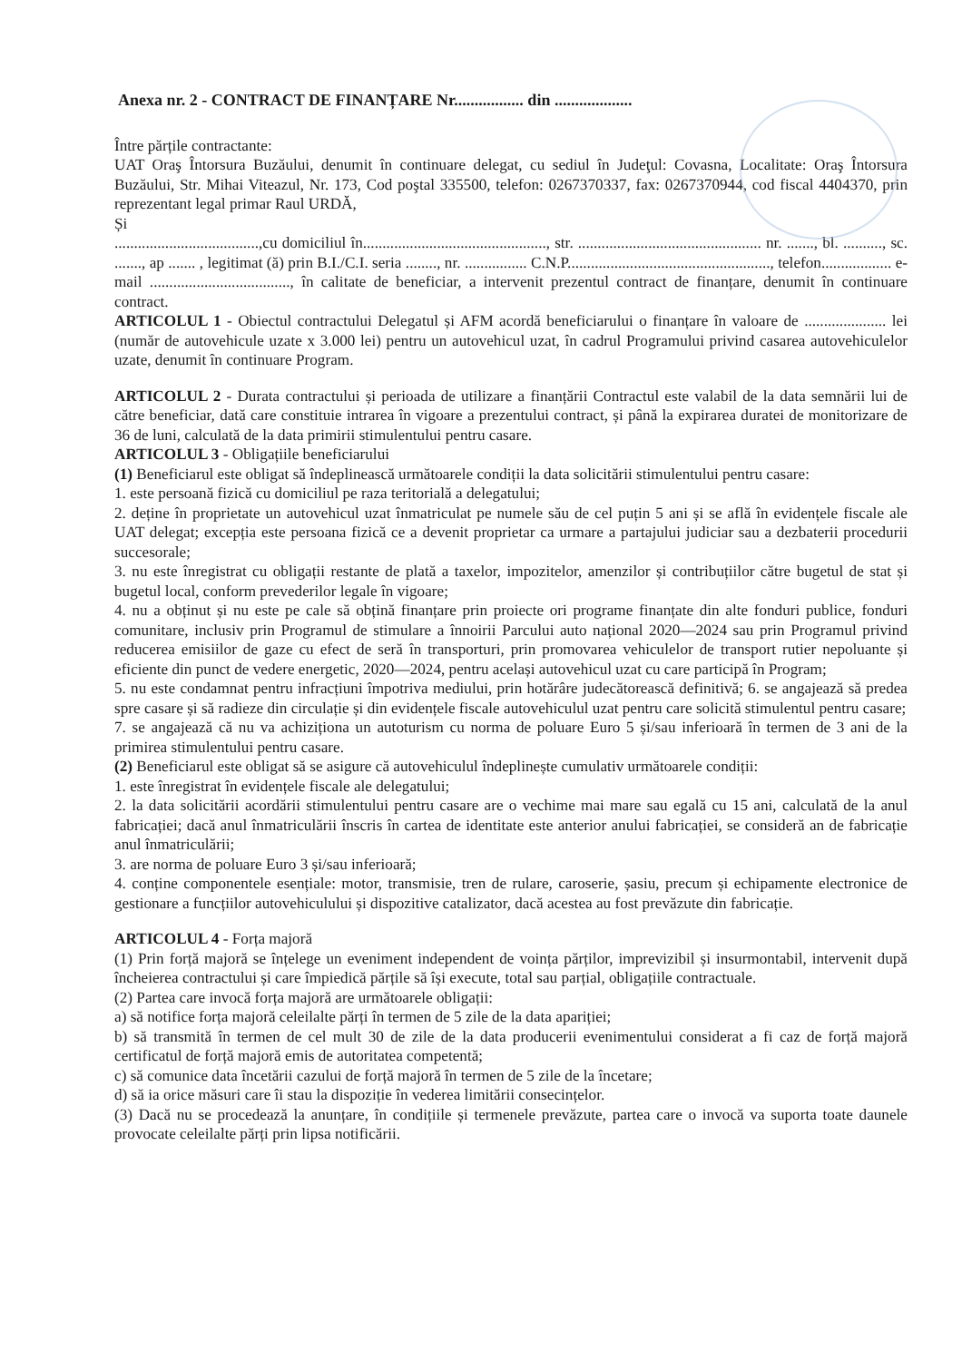Anexa nr. 2 - CONTRACT DE FINANȚARE Nr................. din ...................
Între părțile contractante:
UAT Oraş Întorsura Buzăului, denumit în continuare delegat, cu sediul în Judeţul: Covasna, Localitate: Oraş Întorsura Buzăului, Str. Mihai Viteazul, Nr. 173, Cod poştal 335500, telefon: 0267370337, fax: 0267370944, cod fiscal 4404370, prin reprezentant legal primar Raul URDĂ,
Și
.....................................,cu domiciliul în..............................................., str. ............................................... nr. ......., bl. .........., sc. ......., ap ....... , legitimat (ă) prin B.I./C.I. seria ........, nr. ................ C.N.P...................................................., telefon.................. e-mail ...................................., în calitate de beneficiar, a intervenit prezentul contract de finanțare, denumit în continuare contract.
ARTICOLUL 1 - Obiectul contractului Delegatul și AFM acordă beneficiarului o finanțare în valoare de ..................... lei (număr de autovehicule uzate x 3.000 lei) pentru un autovehicul uzat, în cadrul Programului privind casarea autovehiculelor uzate, denumit în continuare Program.
ARTICOLUL 2 - Durata contractului și perioada de utilizare a finanțării Contractul este valabil de la data semnării lui de către beneficiar, dată care constituie intrarea în vigoare a prezentului contract, și până la expirarea duratei de monitorizare de 36 de luni, calculată de la data primirii stimulentului pentru casare.
ARTICOLUL 3 - Obligațiile beneficiarului
(1) Beneficiarul este obligat să îndeplinească următoarele condiții la data solicitării stimulentului pentru casare:
1. este persoană fizică cu domiciliul pe raza teritorială a delegatului;
2. deține în proprietate un autovehicul uzat înmatriculat pe numele său de cel puțin 5 ani și se află în evidențele fiscale ale UAT delegat; excepția este persoana fizică ce a devenit proprietar ca urmare a partajului judiciar sau a dezbaterii procedurii succesorale;
3. nu este înregistrat cu obligații restante de plată a taxelor, impozitelor, amenzilor și contribuțiilor către bugetul de stat și bugetul local, conform prevederilor legale în vigoare;
4. nu a obținut și nu este pe cale să obțină finanțare prin proiecte ori programe finanțate din alte fonduri publice, fonduri comunitare, inclusiv prin Programul de stimulare a înnoirii Parcului auto național 2020—2024 sau prin Programul privind reducerea emisiilor de gaze cu efect de seră în transporturi, prin promovarea vehiculelor de transport rutier nepoluante și eficiente din punct de vedere energetic, 2020—2024, pentru același autovehicul uzat cu care participă în Program;
5. nu este condamnat pentru infracțiuni împotriva mediului, prin hotărâre judecătorească definitivă; 6. se angajează să predea spre casare și să radieze din circulație și din evidențele fiscale autovehiculul uzat pentru care solicită stimulentul pentru casare;
7. se angajează că nu va achiziționa un autoturism cu norma de poluare Euro 5 și/sau inferioară în termen de 3 ani de la primirea stimulentului pentru casare.
(2) Beneficiarul este obligat să se asigure că autovehiculul îndeplinește cumulativ următoarele condiții:
1. este înregistrat în evidențele fiscale ale delegatului;
2. la data solicitării acordării stimulentului pentru casare are o vechime mai mare sau egală cu 15 ani, calculată de la anul fabricației; dacă anul înmatriculării înscris în cartea de identitate este anterior anului fabricației, se consideră an de fabricație anul înmatriculării;
3. are norma de poluare Euro 3 și/sau inferioară;
4. conține componentele esențiale: motor, transmisie, tren de rulare, caroserie, șasiu, precum și echipamente electronice de gestionare a funcțiilor autovehiculului și dispozitive catalizator, dacă acestea au fost prevăzute din fabricație.
ARTICOLUL 4 - Forța majoră
(1) Prin forță majoră se înțelege un eveniment independent de voința părților, imprevizibil și insurmontabil, intervenit după încheierea contractului și care împiedică părțile să își execute, total sau parțial, obligațiile contractuale.
(2) Partea care invocă forța majoră are următoarele obligații:
a) să notifice forța majoră celeilalte părți în termen de 5 zile de la data apariției;
b) să transmită în termen de cel mult 30 de zile de la data producerii evenimentului considerat a fi caz de forță majoră certificatul de forță majoră emis de autoritatea competentă;
c) să comunice data încetării cazului de forță majoră în termen de 5 zile de la încetare;
d) să ia orice măsuri care îi stau la dispoziție în vederea limitării consecințelor.
(3) Dacă nu se procedează la anunțare, în condițiile și termenele prevăzute, partea care o invocă va suporta toate daunele provocate celeilalte părți prin lipsa notificării.